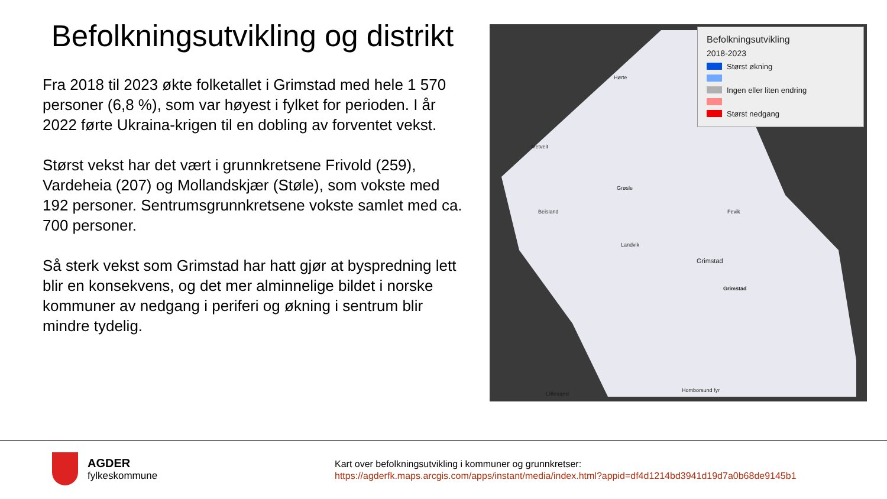Befolkningsutvikling og distrikt
Fra 2018 til 2023 økte folketallet i Grimstad med hele 1 570 personer (6,8 %), som var høyest i fylket for perioden. I år 2022 førte Ukraina-krigen til en dobling av forventet vekst.
Størst vekst har det vært i grunnkretsene Frivold (259), Vardeheia (207) og Mollandskjær (Støle), som vokste med 192 personer. Sentrumsgrunnkretsene vokste samlet med ca. 700 personer.
Så sterk vekst som Grimstad har hatt gjør at byspredning lett blir en konsekvens, og det mer alminnelige bildet i norske kommuner av nedgang i periferi og økning i sentrum blir mindre tydelig.
Hørte
Metveit
Grøsle
Beisland
Landvik
Grimstad
Grimstad
Fevik
Lillesand
Homborsund fyr
Befolkningsutvikling
2018-2023
Størst økning
Ingen eller liten endring
Størst nedgang
AGDER
fylkeskommune
Kart over befolkningsutvikling i kommuner og grunnkretser:
https://agderfk.maps.arcgis.com/apps/instant/media/index.html?appid=df4d1214bd3941d19d7a0b68de9145b1